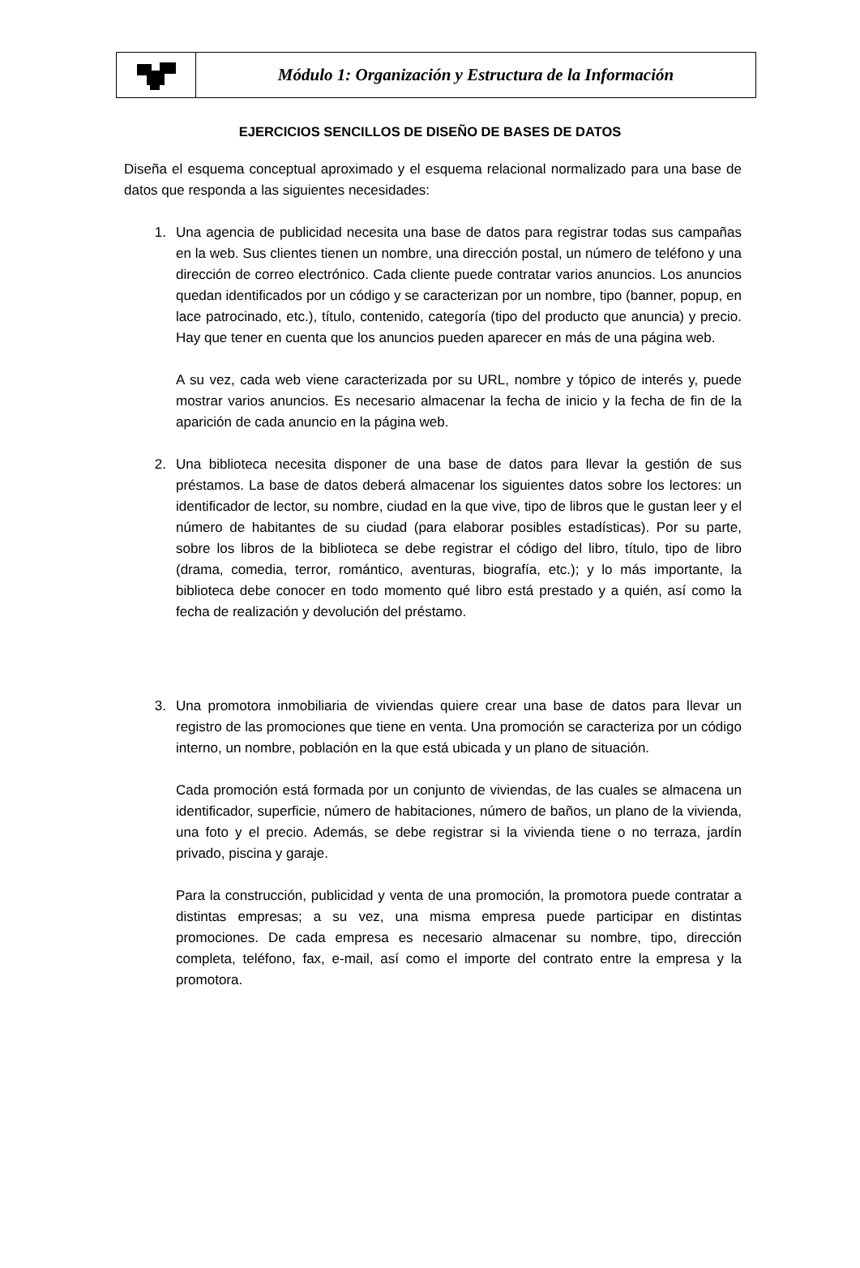Módulo 1: Organización y Estructura de la Información
EJERCICIOS SENCILLOS DE DISEÑO DE BASES DE DATOS
Diseña el esquema conceptual aproximado y el esquema relacional normalizado para una base de datos que responda a las siguientes necesidades:
1. Una agencia de publicidad necesita una base de datos para registrar todas sus campañas en la web. Sus clientes tienen un nombre, una dirección postal, un número de teléfono y una dirección de correo electrónico. Cada cliente puede contratar varios anuncios. Los anuncios quedan identificados por un código y se caracterizan por un nombre, tipo (banner, popup, en lace patrocinado, etc.), título, contenido, categoría (tipo del producto que anuncia) y precio. Hay que tener en cuenta que los anuncios pueden aparecer en más de una página web.
A su vez, cada web viene caracterizada por su URL, nombre y tópico de interés y, puede mostrar varios anuncios. Es necesario almacenar la fecha de inicio y la fecha de fin de la aparición de cada anuncio en la página web.
2. Una biblioteca necesita disponer de una base de datos para llevar la gestión de sus préstamos. La base de datos deberá almacenar los siguientes datos sobre los lectores: un identificador de lector, su nombre, ciudad en la que vive, tipo de libros que le gustan leer y el número de habitantes de su ciudad (para elaborar posibles estadísticas). Por su parte, sobre los libros de la biblioteca se debe registrar el código del libro, título, tipo de libro (drama, comedia, terror, romántico, aventuras, biografía, etc.); y lo más importante, la biblioteca debe conocer en todo momento qué libro está prestado y a quién, así como la fecha de realización y devolución del préstamo.
3. Una promotora inmobiliaria de viviendas quiere crear una base de datos para llevar un registro de las promociones que tiene en venta. Una promoción se caracteriza por un código interno, un nombre, población en la que está ubicada y un plano de situación.
Cada promoción está formada por un conjunto de viviendas, de las cuales se almacena un identificador, superficie, número de habitaciones, número de baños, un plano de la vivienda, una foto y el precio. Además, se debe registrar si la vivienda tiene o no terraza, jardín privado, piscina y garaje.
Para la construcción, publicidad y venta de una promoción, la promotora puede contratar a distintas empresas; a su vez, una misma empresa puede participar en distintas promociones. De cada empresa es necesario almacenar su nombre, tipo, dirección completa, teléfono, fax, e-mail, así como el importe del contrato entre la empresa y la promotora.